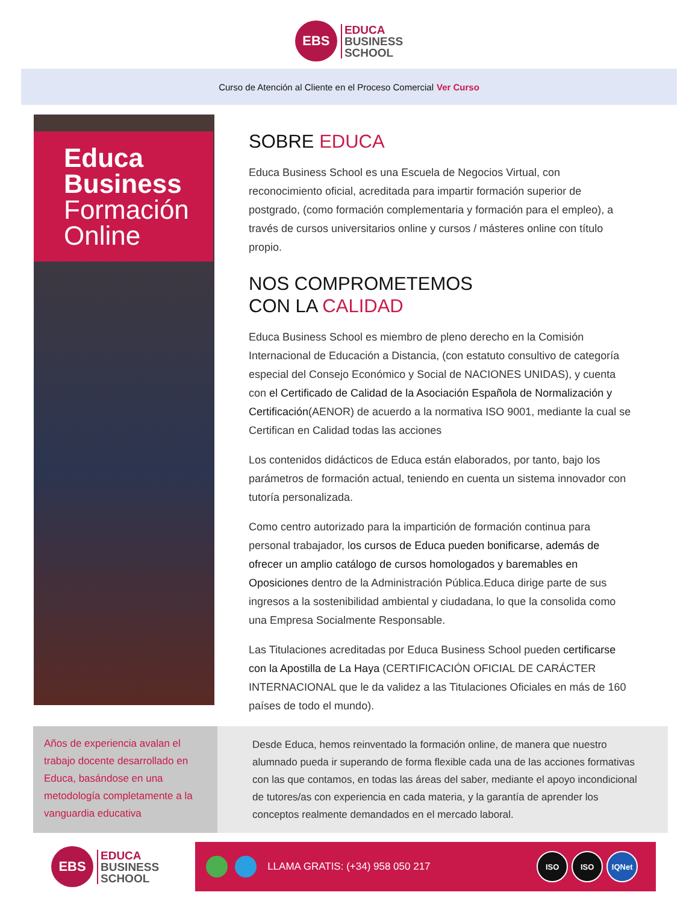EBS
EDUCA
BUSINESS
SCHOOL
Curso de Atención al Cliente en el Proceso Comercial Ver Curso
Educa
Business
Formación
Online
SOBRE EDUCA
Educa Business School es una Escuela de Negocios Virtual, con reconocimiento oficial, acreditada para impartir formación superior de postgrado, (como formación complementaria y formación para el empleo), a través de cursos universitarios online y cursos / másteres online con título propio.
NOS COMPROMETEMOS
CON LA CALIDAD
Educa Business School es miembro de pleno derecho en la Comisión Internacional de Educación a Distancia, (con estatuto consultivo de categoría especial del Consejo Económico y Social de NACIONES UNIDAS), y cuenta con el Certificado de Calidad de la Asociación Española de Normalización y Certificación(AENOR) de acuerdo a la normativa ISO 9001, mediante la cual se Certifican en Calidad todas las acciones
Los contenidos didácticos de Educa están elaborados, por tanto, bajo los parámetros de formación actual, teniendo en cuenta un sistema innovador con tutoría personalizada.
Como centro autorizado para la impartición de formación continua para personal trabajador, los cursos de Educa pueden bonificarse, además de ofrecer un amplio catálogo de cursos homologados y baremables en Oposiciones dentro de la Administración Pública.Educa dirige parte de sus ingresos a la sostenibilidad ambiental y ciudadana, lo que la consolida como una Empresa Socialmente Responsable.
Las Titulaciones acreditadas por Educa Business School pueden certificarse con la Apostilla de La Haya (CERTIFICACIÓN OFICIAL DE CARÁCTER INTERNACIONAL que le da validez a las Titulaciones Oficiales en más de 160 países de todo el mundo).
Años de experiencia avalan el trabajo docente desarrollado en Educa, basándose en una metodología completamente a la vanguardia educativa
Desde Educa, hemos reinventado la formación online, de manera que nuestro alumnado pueda ir superando de forma flexible cada una de las acciones formativas con las que contamos, en todas las áreas del saber, mediante el apoyo incondicional de tutores/as con experiencia en cada materia, y la garantía de aprender los conceptos realmente demandados en el mercado laboral.
EBS
EDUCA
BUSINESS
SCHOOL
LLAMA GRATIS: (+34) 958 050 217
ISO ISO IQNet